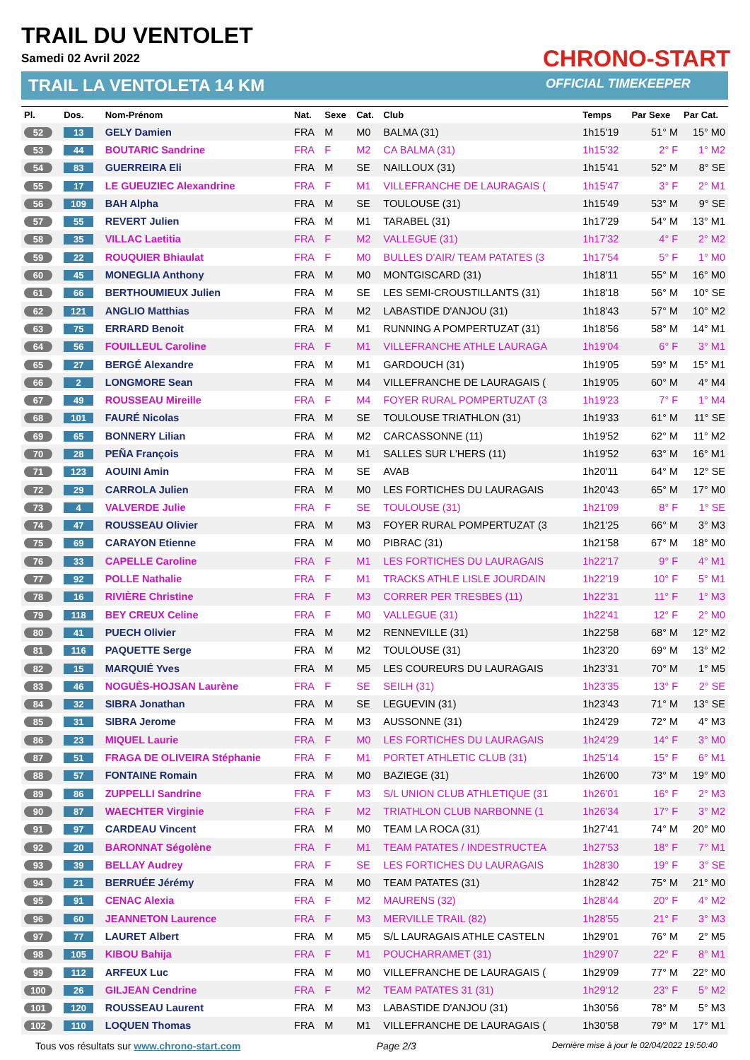TRAIL DU VENTOLET
Samedi 02 Avril 2022
TRAIL LA VENTOLETA 14 KM
CHRONO-START
OFFICIAL TIMEKEEPER
| Pl. | Dos. | Nom-Prénom | Nat. | Sexe | Cat. | Club | Temps | Par Sexe | Par Cat. |
| --- | --- | --- | --- | --- | --- | --- | --- | --- | --- |
| 52 | 13 | GELY Damien | FRA | M | M0 | BALMA (31) | 1h15'19 | 51° M | 15° M0 |
| 53 | 44 | BOUTARIC Sandrine | FRA | F | M2 | CA BALMA (31) | 1h15'32 | 2° F | 1° M2 |
| 54 | 83 | GUERREIRA Eli | FRA | M | SE | NAILLOUX (31) | 1h15'41 | 52° M | 8° SE |
| 55 | 17 | LE GUEUZIEC Alexandrine | FRA | F | M1 | VILLEFRANCHE DE LAURAGAIS ( | 1h15'47 | 3° F | 2° M1 |
| 56 | 109 | BAH Alpha | FRA | M | SE | TOULOUSE (31) | 1h15'49 | 53° M | 9° SE |
| 57 | 55 | REVERT Julien | FRA | M | M1 | TARABEL (31) | 1h17'29 | 54° M | 13° M1 |
| 58 | 35 | VILLAC Laetitia | FRA | F | M2 | VALLEGUE (31) | 1h17'32 | 4° F | 2° M2 |
| 59 | 22 | ROUQUIER Bhiaulat | FRA | F | M0 | BULLES D'AIR/ TEAM PATATES (3 | 1h17'54 | 5° F | 1° M0 |
| 60 | 45 | MONEGLIA Anthony | FRA | M | M0 | MONTGISCARD (31) | 1h18'11 | 55° M | 16° M0 |
| 61 | 66 | BERTHOUMIEUX Julien | FRA | M | SE | LES SEMI-CROUSTILLANTS (31) | 1h18'18 | 56° M | 10° SE |
| 62 | 121 | ANGLIO Matthias | FRA | M | M2 | LABASTIDE D'ANJOU (31) | 1h18'43 | 57° M | 10° M2 |
| 63 | 75 | ERRARD Benoit | FRA | M | M1 | RUNNING A POMPERTUZAT (31) | 1h18'56 | 58° M | 14° M1 |
| 64 | 56 | FOUILLEUL Caroline | FRA | F | M1 | VILLEFRANCHE ATHLE LAURAGA | 1h19'04 | 6° F | 3° M1 |
| 65 | 27 | BERGÉ Alexandre | FRA | M | M1 | GARDOUCH (31) | 1h19'05 | 59° M | 15° M1 |
| 66 | 2 | LONGMORE Sean | FRA | M | M4 | VILLEFRANCHE DE LAURAGAIS ( | 1h19'05 | 60° M | 4° M4 |
| 67 | 49 | ROUSSEAU Mireille | FRA | F | M4 | FOYER RURAL POMPERTUZAT (3 | 1h19'23 | 7° F | 1° M4 |
| 68 | 101 | FAURÉ Nicolas | FRA | M | SE | TOULOUSE TRIATHLON (31) | 1h19'33 | 61° M | 11° SE |
| 69 | 65 | BONNERY Lilian | FRA | M | M2 | CARCASSONNE (11) | 1h19'52 | 62° M | 11° M2 |
| 70 | 28 | PEÑA François | FRA | M | M1 | SALLES SUR L'HERS (11) | 1h19'52 | 63° M | 16° M1 |
| 71 | 123 | AOUINI Amin | FRA | M | SE | AVAB | 1h20'11 | 64° M | 12° SE |
| 72 | 29 | CARROLA Julien | FRA | M | M0 | LES FORTICHES DU LAURAGAIS | 1h20'43 | 65° M | 17° M0 |
| 73 | 4 | VALVERDE Julie | FRA | F | SE | TOULOUSE (31) | 1h21'09 | 8° F | 1° SE |
| 74 | 47 | ROUSSEAU Olivier | FRA | M | M3 | FOYER RURAL POMPERTUZAT (3 | 1h21'25 | 66° M | 3° M3 |
| 75 | 69 | CARAYON Etienne | FRA | M | M0 | PIBRAC (31) | 1h21'58 | 67° M | 18° M0 |
| 76 | 33 | CAPELLE Caroline | FRA | F | M1 | LES FORTICHES DU LAURAGAIS | 1h22'17 | 9° F | 4° M1 |
| 77 | 92 | POLLE Nathalie | FRA | F | M1 | TRACKS ATHLE LISLE JOURDAIN | 1h22'19 | 10° F | 5° M1 |
| 78 | 16 | RIVIÈRE Christine | FRA | F | M3 | CORRER PER TRESBES (11) | 1h22'31 | 11° F | 1° M3 |
| 79 | 118 | BEY CREUX Celine | FRA | F | M0 | VALLEGUE (31) | 1h22'41 | 12° F | 2° M0 |
| 80 | 41 | PUECH Olivier | FRA | M | M2 | RENNEVILLE (31) | 1h22'58 | 68° M | 12° M2 |
| 81 | 116 | PAQUETTE Serge | FRA | M | M2 | TOULOUSE (31) | 1h23'20 | 69° M | 13° M2 |
| 82 | 15 | MARQUIÉ Yves | FRA | M | M5 | LES COUREURS DU LAURAGAIS | 1h23'31 | 70° M | 1° M5 |
| 83 | 46 | NOGUÈS-HOJSAN Laurène | FRA | F | SE | SEILH (31) | 1h23'35 | 13° F | 2° SE |
| 84 | 32 | SIBRA Jonathan | FRA | M | SE | LEGUEVIN (31) | 1h23'43 | 71° M | 13° SE |
| 85 | 31 | SIBRA Jerome | FRA | M | M3 | AUSSONNE (31) | 1h24'29 | 72° M | 4° M3 |
| 86 | 23 | MIQUEL Laurie | FRA | F | M0 | LES FORTICHES DU LAURAGAIS | 1h24'29 | 14° F | 3° M0 |
| 87 | 51 | FRAGA DE OLIVEIRA Stéphanie | FRA | F | M1 | PORTET ATHLETIC CLUB (31) | 1h25'14 | 15° F | 6° M1 |
| 88 | 57 | FONTAINE Romain | FRA | M | M0 | BAZIEGE (31) | 1h26'00 | 73° M | 19° M0 |
| 89 | 86 | ZUPPELLI Sandrine | FRA | F | M3 | S/L UNION CLUB ATHLETIQUE (31 | 1h26'01 | 16° F | 2° M3 |
| 90 | 87 | WAECHTER Virginie | FRA | F | M2 | TRIATHLON CLUB NARBONNE (1 | 1h26'34 | 17° F | 3° M2 |
| 91 | 97 | CARDEAU Vincent | FRA | M | M0 | TEAM LA ROCA (31) | 1h27'41 | 74° M | 20° M0 |
| 92 | 20 | BARONNAT Ségolène | FRA | F | M1 | TEAM PATATES / INDESTRUCTEA | 1h27'53 | 18° F | 7° M1 |
| 93 | 39 | BELLAY Audrey | FRA | F | SE | LES FORTICHES DU LAURAGAIS | 1h28'30 | 19° F | 3° SE |
| 94 | 21 | BERRUÉE Jérémy | FRA | M | M0 | TEAM PATATES (31) | 1h28'42 | 75° M | 21° M0 |
| 95 | 91 | CENAC Alexia | FRA | F | M2 | MAURENS (32) | 1h28'44 | 20° F | 4° M2 |
| 96 | 60 | JEANNETON Laurence | FRA | F | M3 | MERVILLE TRAIL (82) | 1h28'55 | 21° F | 3° M3 |
| 97 | 77 | LAURET Albert | FRA | M | M5 | S/L LAURAGAIS ATHLE CASTELN | 1h29'01 | 76° M | 2° M5 |
| 98 | 105 | KIBOU Bahija | FRA | F | M1 | POUCHARRAMET (31) | 1h29'07 | 22° F | 8° M1 |
| 99 | 112 | ARFEUX Luc | FRA | M | M0 | VILLEFRANCHE DE LAURAGAIS ( | 1h29'09 | 77° M | 22° M0 |
| 100 | 26 | GILJEAN Cendrine | FRA | F | M2 | TEAM PATATES 31 (31) | 1h29'12 | 23° F | 5° M2 |
| 101 | 120 | ROUSSEAU Laurent | FRA | M | M3 | LABASTIDE D'ANJOU (31) | 1h30'56 | 78° M | 5° M3 |
| 102 | 110 | LOQUEN Thomas | FRA | M | M1 | VILLEFRANCHE DE LAURAGAIS ( | 1h30'58 | 79° M | 17° M1 |
Tous vos résultats sur www.chrono-start.com Page 2/3 Dernière mise à jour le 02/04/2022 19:50:40